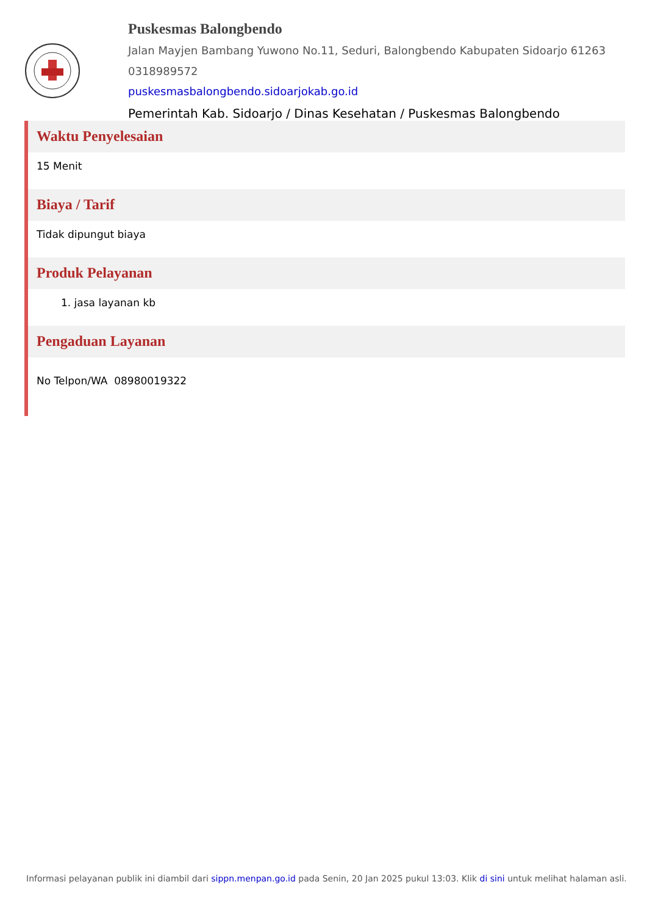Puskesmas Balongbendo
Jalan Mayjen Bambang Yuwono No.11, Seduri, Balongbendo Kabupaten Sidoarjo 61263
0318989572
puskesmasbalongbendo.sidoarjokab.go.id
Pemerintah Kab. Sidoarjo / Dinas Kesehatan / Puskesmas Balongbendo
Waktu Penyelesaian
15 Menit
Biaya / Tarif
Tidak dipungut biaya
Produk Pelayanan
1. jasa layanan kb
Pengaduan Layanan
No Telpon/WA 08980019322
Informasi pelayanan publik ini diambil dari sippn.menpan.go.id pada Senin, 20 Jan 2025 pukul 13:03. Klik di sini untuk melihat halaman asli.